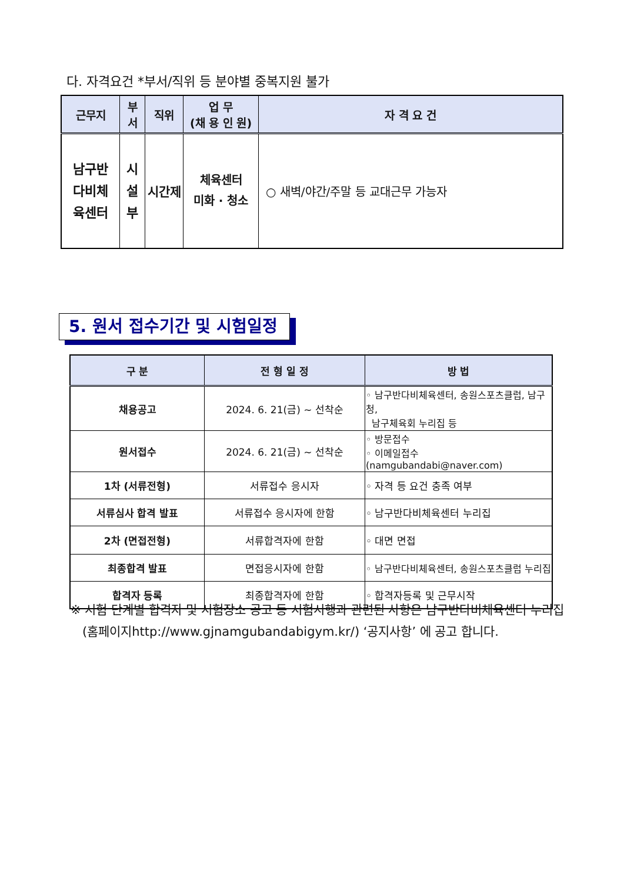다. 자격요건 *부서/직위 등 분야별 중복지원 불가
| 근무지 | 부 서 | 직위 | 업 무 (채 용 인 원) | 자 격 요 건 |
| --- | --- | --- | --- | --- |
| 남구반 다비체 육센터 | 시 설 부 | 시간제 | 체육센터 미화 · 청소 | ○ 새벽/야간/주말 등 교대근무 가능자 |
5. 원서 접수기간 및 시험일정
| 구 분 | 전 형 일 정 | 방 법 |
| --- | --- | --- |
| 채용공고 | 2024. 6. 21(금) ~ 선착순 | ◦ 남구반다비체육센터, 송원스포츠클럽, 남구청, 남구체육회 누리집 등 |
| 원서접수 | 2024. 6. 21(금) ~ 선착순 | ◦ 방문접수 ◦ 이메일접수 (namgubandabi@naver.com) |
| 1차 (서류전형) | 서류접수 응시자 | ◦ 자격 등 요건 충족 여부 |
| 서류심사 합격 발표 | 서류접수 응시자에 한함 | ◦ 남구반다비체육센터 누리집 |
| 2차 (면접전형) | 서류합격자에 한함 | ◦ 대면 면접 |
| 최종합격 발표 | 면접응시자에 한함 | ◦ 남구반다비체육센터, 송원스포츠클럽 누리집 |
| 합격자 등록 | 최종합격자에 한함 | ◦ 합격자등록 및 근무시작 |
※ 시험 단계별 합격자 및 시험장소 공고 등 시험시행과 관련된 사항은 남구반다비체육센터 누리집
(홈페이지http://www.gjnamgubandabigym.kr/) ‘공지사항’ 에 공고 합니다.